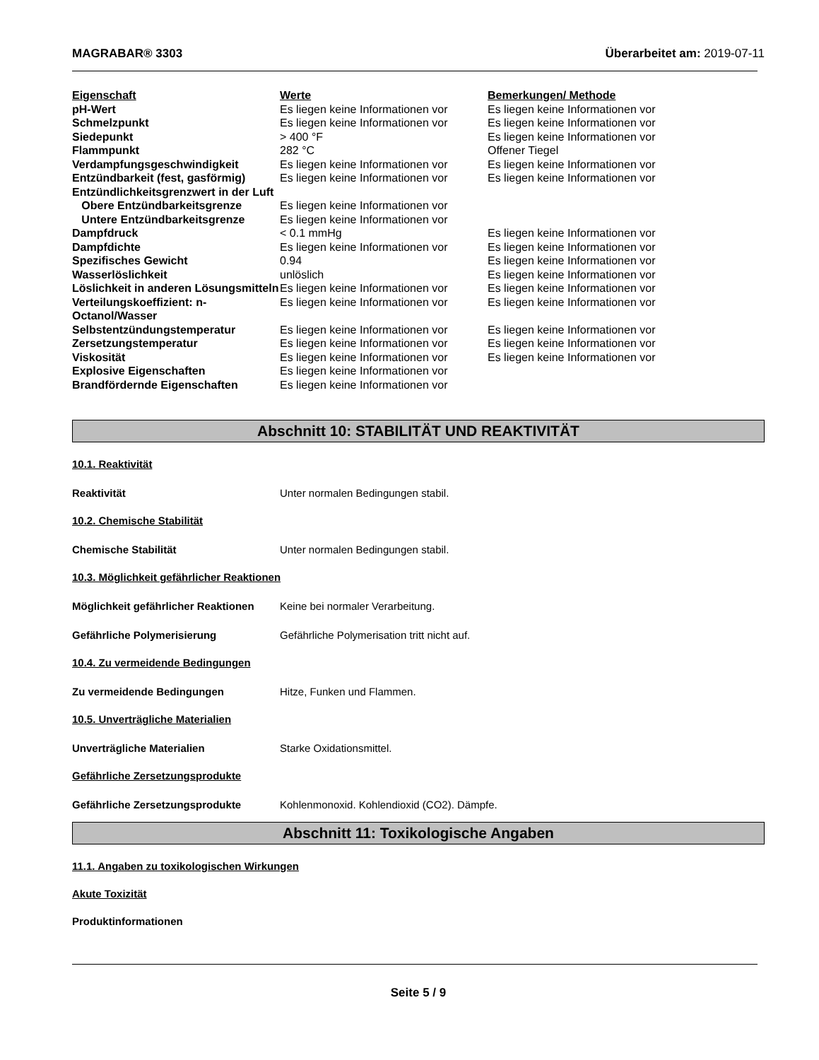MAGRABAR® 3303 Überarbeitet am: 2019-07-11
| Eigenschaft | Werte | Bemerkungen/ Methode |
| pH-Wert | Es liegen keine Informationen vor | Es liegen keine Informationen vor |
| Schmelzpunkt | Es liegen keine Informationen vor | Es liegen keine Informationen vor |
| Siedepunkt | > 400 °F | Es liegen keine Informationen vor |
| Flammpunkt | 282 °C | Offener Tiegel |
| Verdampfungsgeschwindigkeit | Es liegen keine Informationen vor | Es liegen keine Informationen vor |
| Entzündbarkeit (fest, gasförmig) | Es liegen keine Informationen vor | Es liegen keine Informationen vor |
| Entzündlichkeitsgrenzwert in der Luft | | |
| Obere Entzündbarkeitsgrenze | Es liegen keine Informationen vor | |
| Untere Entzündbarkeitsgrenze | Es liegen keine Informationen vor | |
| Dampfdruck | < 0.1 mmHg | Es liegen keine Informationen vor |
| Dampfdichte | Es liegen keine Informationen vor | Es liegen keine Informationen vor |
| Spezifisches Gewicht | 0.94 | Es liegen keine Informationen vor |
| Wasserlöslichkeit | unlöslich | Es liegen keine Informationen vor |
| Löslichkeit in anderen Lösungsmitteln | Es liegen keine Informationen vor | Es liegen keine Informationen vor |
| Verteilungskoeffizient: n-Octanol/Wasser | Es liegen keine Informationen vor | Es liegen keine Informationen vor |
| Selbstentzündungstemperatur | Es liegen keine Informationen vor | Es liegen keine Informationen vor |
| Zersetzungstemperatur | Es liegen keine Informationen vor | Es liegen keine Informationen vor |
| Viskosität | Es liegen keine Informationen vor | Es liegen keine Informationen vor |
| Explosive Eigenschaften | Es liegen keine Informationen vor | |
| Brandfördernde Eigenschaften | Es liegen keine Informationen vor | |
Abschnitt 10: STABILITÄT UND REAKTIVITÄT
10.1. Reaktivität
Reaktivität Unter normalen Bedingungen stabil.
10.2. Chemische Stabilität
Chemische Stabilität Unter normalen Bedingungen stabil.
10.3. Möglichkeit gefährlicher Reaktionen
Möglichkeit gefährlicher Reaktionen Keine bei normaler Verarbeitung.
Gefährliche Polymerisierung Gefährliche Polymerisation tritt nicht auf.
10.4. Zu vermeidende Bedingungen
Zu vermeidende Bedingungen Hitze, Funken und Flammen.
10.5. Unverträgliche Materialien
Unverträgliche Materialien Starke Oxidationsmittel.
Gefährliche Zersetzungsprodukte
Gefährliche Zersetzungsprodukte Kohlenmonoxid. Kohlendioxid (CO2). Dämpfe.
Abschnitt 11: Toxikologische Angaben
11.1. Angaben zu toxikologischen Wirkungen
Akute Toxizität
Produktinformationen
Seite 5 / 9